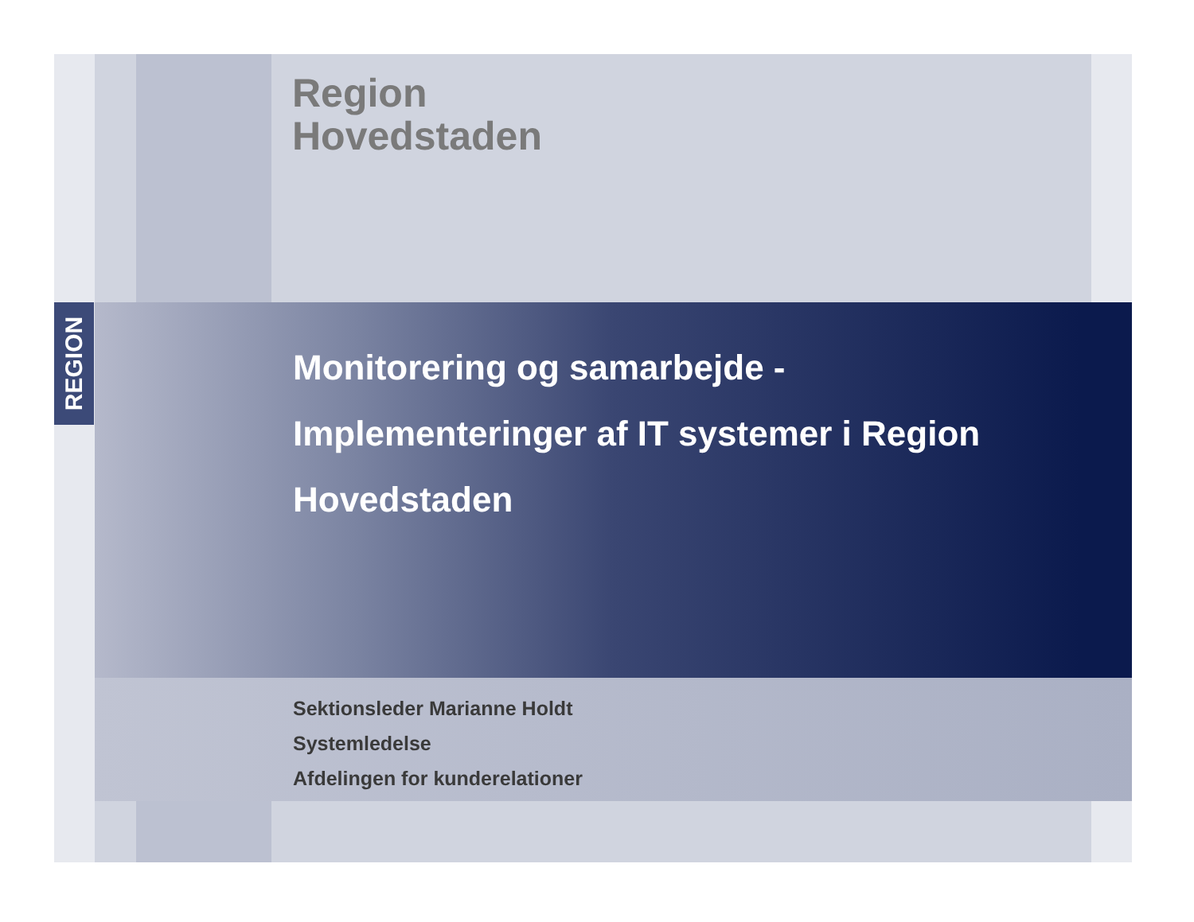REGION
Region
Hovedstaden
Monitorering og samarbejde -
Implementeringer af IT systemer i Region
Hovedstaden
Sektionsleder Marianne Holdt
Systemledelse
Afdelingen for kunderelationer